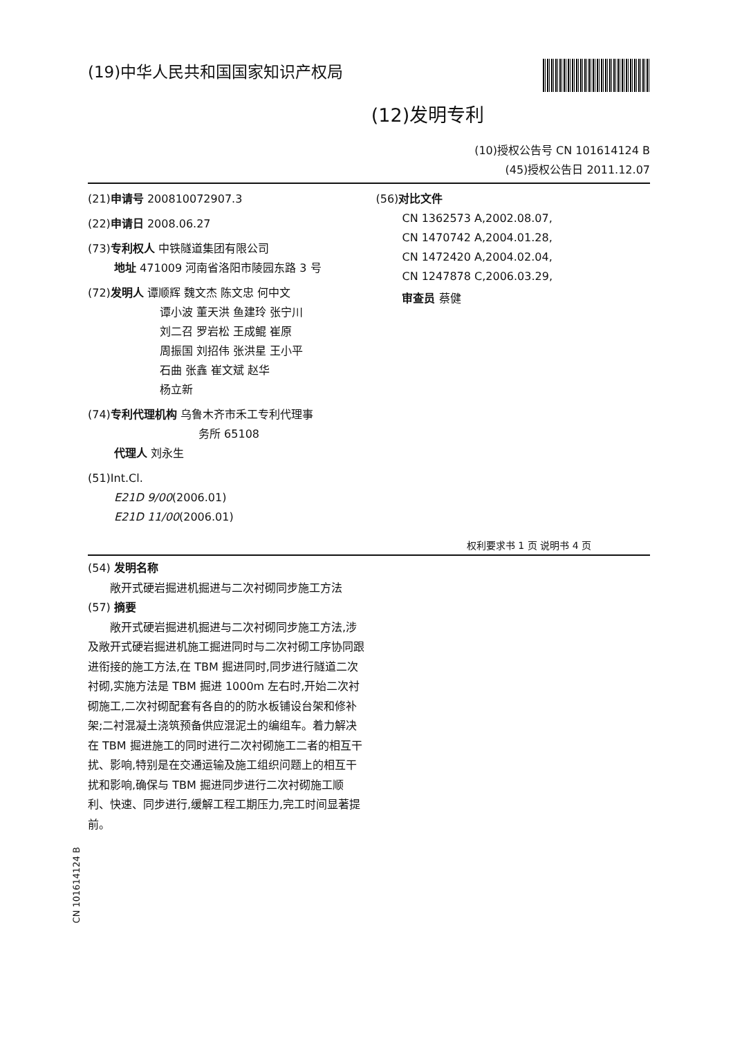(19)中华人民共和国国家知识产权局
(12)发明专利
(10)授权公告号 CN 101614124 B
(45)授权公告日 2011.12.07
(21)申请号 200810072907.3
(22)申请日 2008.06.27
(73)专利权人 中铁隧道集团有限公司
地址 471009 河南省洛阳市陵园东路 3 号
(72)发明人 谭顺辉 魏文杰 陈文忠 何中文
谭小波 董天洪 鱼建玲 张宁川
刘二召 罗岩松 王成鲲 崔原
周振国 刘招伟 张洪星 王小平
石曲 张鑫 崔文斌 赵华
杨立新
(74)专利代理机构 乌鲁木齐市禾工专利代理事
务所 65108
代理人 刘永生
(51)Int.Cl.
E21D 9/00(2006.01)
E21D 11/00(2006.01)
(56)对比文件
CN 1362573 A,2002.08.07,
CN 1470742 A,2004.01.28,
CN 1472420 A,2004.02.04,
CN 1247878 C,2006.03.29,
审查员 蔡健
权利要求书 1 页 说明书 4 页
(54) 发明名称
敞开式硬岩掘进机掘进与二次衬砌同步施工方法
(57) 摘要
敞开式硬岩掘进机掘进与二次衬砌同步施工方法,涉及敞开式硬岩掘进机施工掘进同时与二次衬砌工序协同跟进衔接的施工方法,在 TBM 掘进同时,同步进行隧道二次衬砌,实施方法是 TBM 掘进 1000m 左右时,开始二次衬砌施工,二次衬砌配套有各自的的防水板铺设台架和修补架;二衬混凝土浇筑预备供应混泥土的编组车。着力解决在 TBM 掘进施工的同时进行二次衬砌施工二者的相互干扰、影响,特别是在交通运输及施工组织问题上的相互干扰和影响,确保与 TBM 掘进同步进行二次衬砌施工顺利、快速、同步进行,缓解工程工期压力,完工时间显著提前。
CN 101614124 B